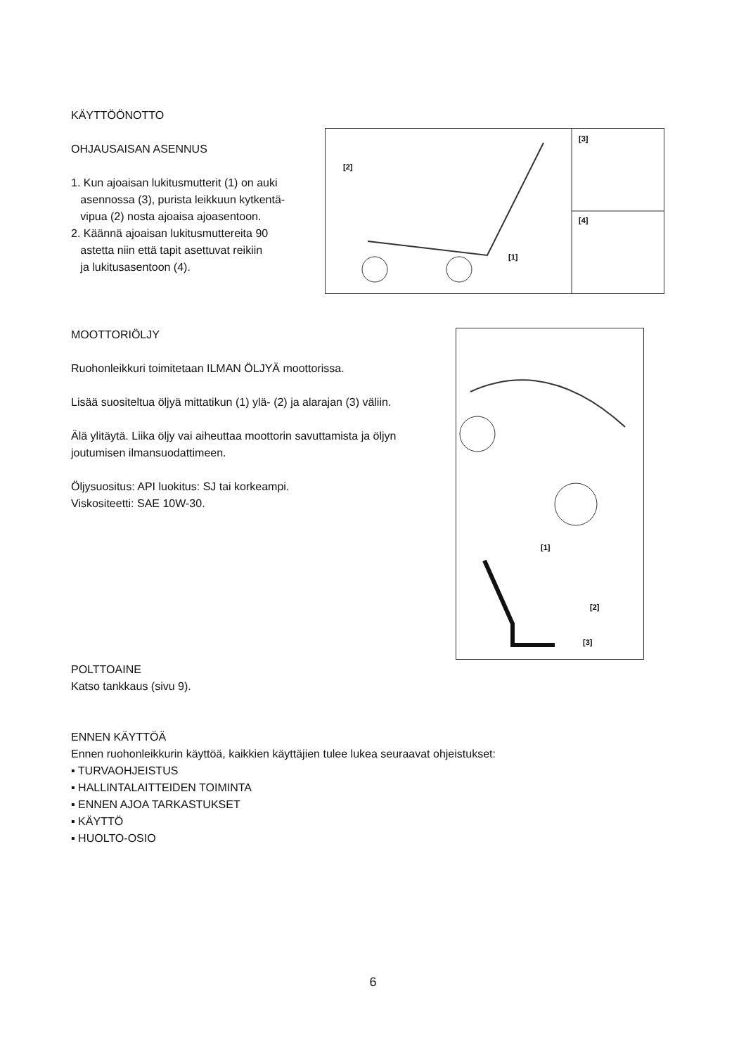KÄYTTÖÖNOTTO
OHJAUSAISAN ASENNUS
1. Kun ajoaisan lukitusmutterit (1) on auki
asennossa (3), purista leikkuun kytkentä-
vipua (2) nosta ajoaisa ajoasentoon.
2. Käännä ajoaisan lukitusmuttereita 90
astetta niin että tapit asettuvat reikiin
ja lukitusasentoon (4).
[2]
[1]
[3]
[4]
MOOTTORIÖLJY
Ruohonleikkuri toimitetaan ILMAN ÖLJYÄ moottorissa.
Lisää suositeltua öljyä mittatikun (1) ylä- (2) ja alarajan (3) väliin.
Älä ylitäytä. Liika öljy vai aiheuttaa moottorin savuttamista ja öljyn joutumisen ilmansuodattimeen.
Öljysuositus: API luokitus: SJ tai korkeampi.
Viskositeetti: SAE 10W-30.
[1]
[2]
[3]
POLTTOAINE
Katso tankkaus (sivu 9).
ENNEN KÄYTTÖÄ
Ennen ruohonleikkurin käyttöä, kaikkien käyttäjien tulee lukea seuraavat ohjeistukset:
▪ TURVAOHJEISTUS
▪ HALLINTALAITTEIDEN TOIMINTA
▪ ENNEN AJOA TARKASTUKSET
▪ KÄYTTÖ
▪ HUOLTO-OSIO
6